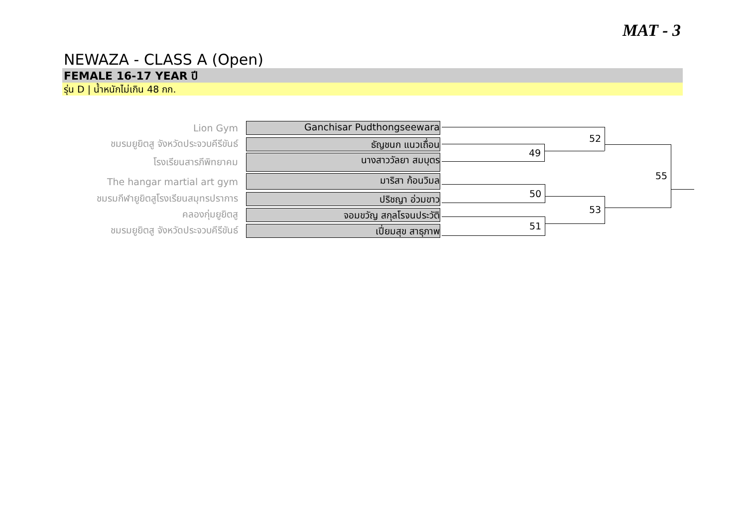MAT - 3
NEWAZA - CLASS A (Open)
FEMALE 16-17 YEAR ปี
รุ่น D | น้ำหนักไม่เกิน 48 กก.
Lion Gym
Ganchisar Pudthongseewara
ชมรมยูยิตสู จังหวัดประจวบคีรีขันธ์
ธัญชนก แนวเถื่อน
โรงเรียนสารภีพิทยาคม
นางสาววัลยา สมบุตร
The hangar martial art gym
มาริสา ก้อนวิมล
ชมรมกีฬายูยิตสูโรงเรียนสมุทรปราการ
ปริชญา อ่วมขาว
คลองกุ่มยูยิตสู
จอมขวัญ สกุลโรจนประวัติ
ชมรมยูยิตสู จังหวัดประจวบคีรีขันธ์
เปี่ยมสุข สาธุภาพ
52
49
55
50
53
51